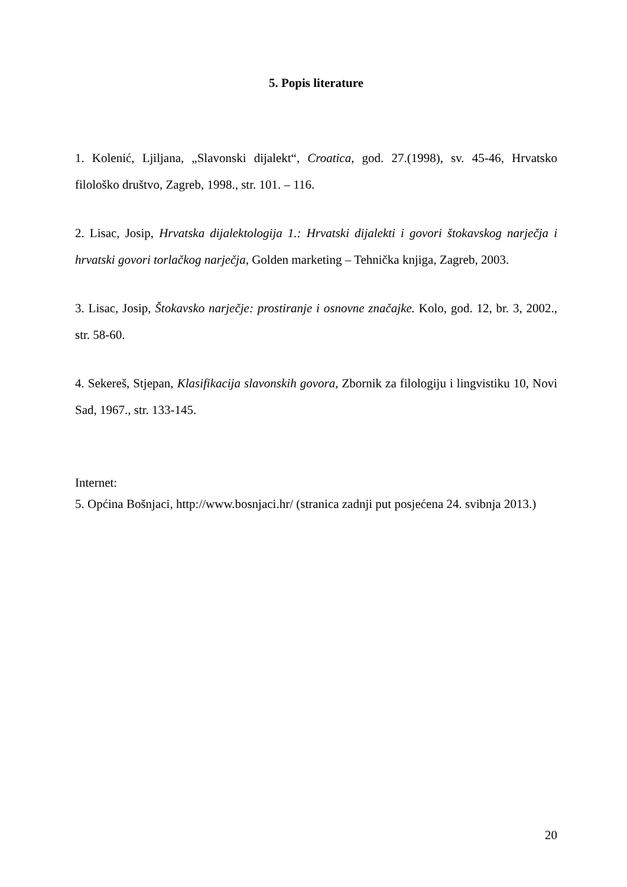5. Popis literature
1. Kolenić, Ljiljana, „Slavonski dijalekt“, Croatica, god. 27.(1998), sv. 45-46, Hrvatsko filološko društvo, Zagreb, 1998., str. 101. – 116.
2. Lisac, Josip, Hrvatska dijalektologija 1.: Hrvatski dijalekti i govori štokavskog narječja i hrvatski govori torlačkog narječja, Golden marketing – Tehnička knjiga, Zagreb, 2003.
3. Lisac, Josip, Štokavsko narječje: prostiranje i osnovne značajke. Kolo, god. 12, br. 3, 2002., str. 58-60.
4. Sekereš, Stjepan, Klasifikacija slavonskih govora, Zbornik za filologiju i lingvistiku 10, Novi Sad, 1967., str. 133-145.
Internet:
5. Općina Bošnjaci, http://www.bosnjaci.hr/ (stranica zadnji put posjećena 24. svibnja 2013.)
20